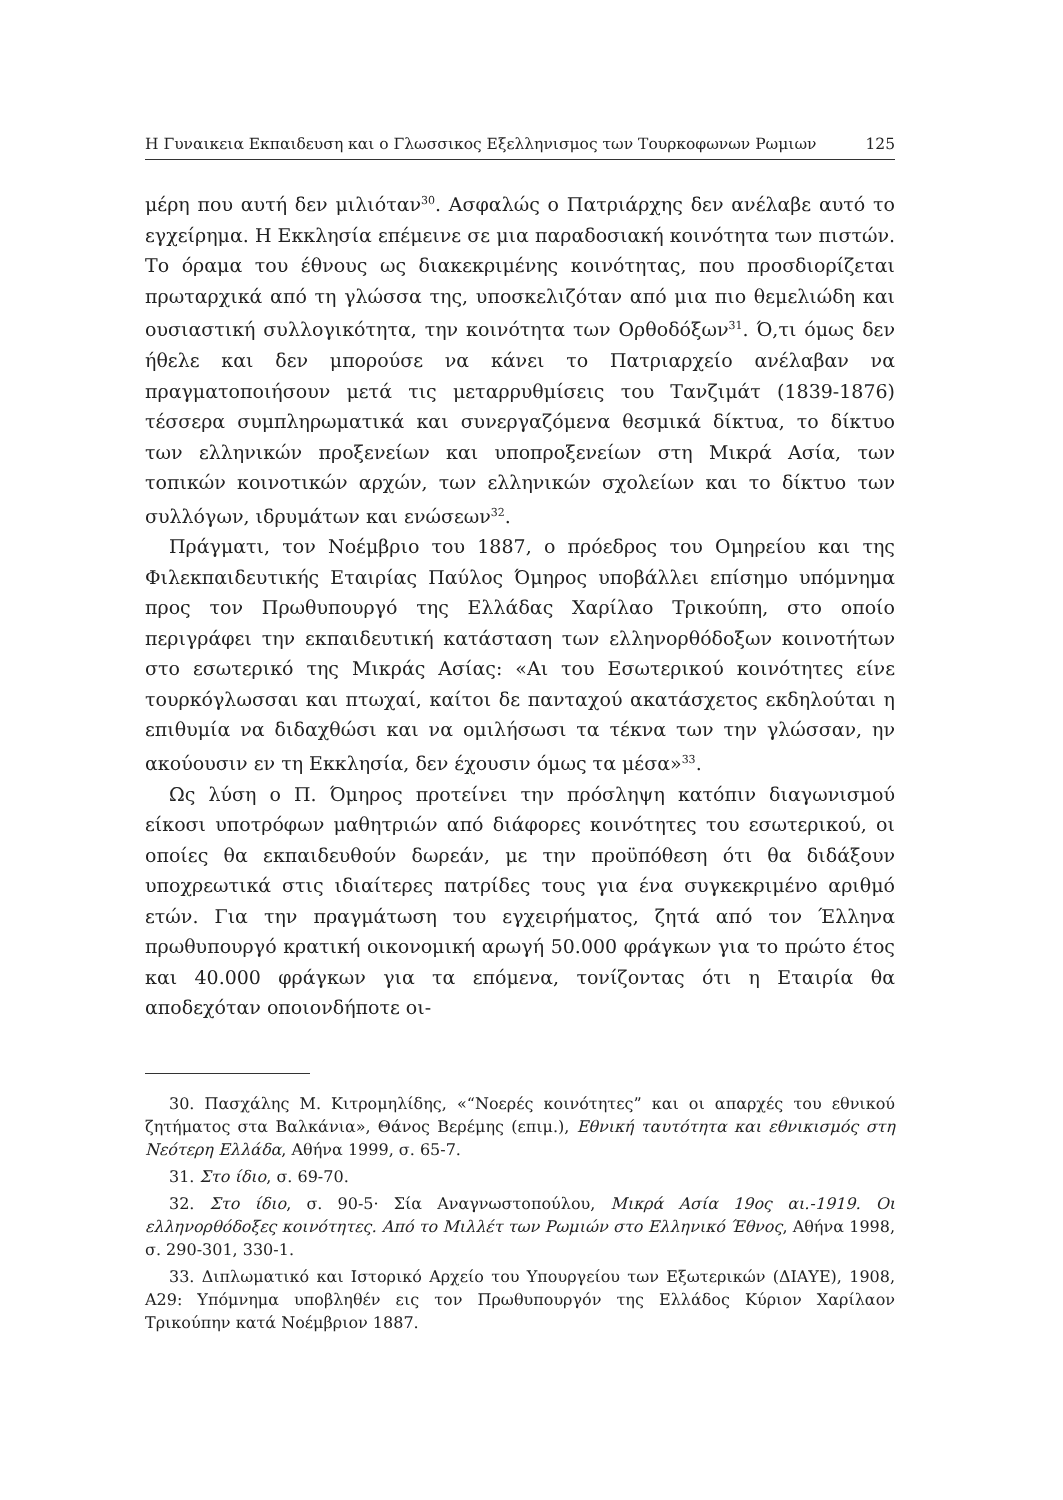Η Γυναικεια Εκπαιδευση και ο Γλωσσικος Εξελληνισμος των Τουρκοφωνων Ρωμιων 125
μέρη που αυτή δεν μιλιόταν<sup>30</sup>. Ασφαλώς ο Πατριάρχης δεν ανέλαβε αυτό το εγχείρημα. Η Εκκλησία επέμεινε σε μια παραδοσιακή κοινότητα των πιστών. Το όραμα του έθνους ως διακεκριμένης κοινότητας, που προσδιορίζεται πρωταρχικά από τη γλώσσα της, υποσκελιζόταν από μια πιο θεμελιώδη και ουσιαστική συλλογικότητα, την κοινότητα των Ορθοδόξων<sup>31</sup>. Ό,τι όμως δεν ήθελε και δεν μπορούσε να κάνει το Πατριαρχείο ανέλαβαν να πραγματοποιήσουν μετά τις μεταρρυθμίσεις του Τανζιμάτ (1839-1876) τέσσερα συμπληρωματικά και συνεργαζόμενα θεσμικά δίκτυα, το δίκτυο των ελληνικών προξενείων και υποπροξενείων στη Μικρά Ασία, των τοπικών κοινοτικών αρχών, των ελληνικών σχολείων και το δίκτυο των συλλόγων, ιδρυμάτων και ενώσεων<sup>32</sup>.
Πράγματι, τον Νοέμβριο του 1887, ο πρόεδρος του Ομηρείου και της Φιλεκπαιδευτικής Εταιρίας Παύλος Όμηρος υποβάλλει επίσημο υπόμνημα προς τον Πρωθυπουργό της Ελλάδας Χαρίλαο Τρικούπη, στο οποίο περιγράφει την εκπαιδευτική κατάσταση των ελληνορθόδοξων κοινοτήτων στο εσωτερικό της Μικράς Ασίας: «Αι του Εσωτερικού κοινότητες είνε τουρκόγλωσσαι και πτωχαί, καίτοι δε πανταχού ακατάσχετος εκδηλούται η επιθυμία να διδαχθώσι και να ομιλήσωσι τα τέκνα των την γλώσσαν, ην ακούουσιν εν τη Εκκλησία, δεν έχουσιν όμως τα μέσα»<sup>33</sup>.
Ως λύση ο Π. Όμηρος προτείνει την πρόσληψη κατόπιν διαγωνισμού είκοσι υποτρόφων μαθητριών από διάφορες κοινότητες του εσωτερικού, οι οποίες θα εκπαιδευθούν δωρεάν, με την προϋπόθεση ότι θα διδάξουν υποχρεωτικά στις ιδιαίτερες πατρίδες τους για ένα συγκεκριμένο αριθμό ετών. Για την πραγμάτωση του εγχειρήματος, ζητά από τον Έλληνα πρωθυπουργό κρατική οικονομική αρωγή 50.000 φράγκων για το πρώτο έτος και 40.000 φράγκων για τα επόμενα, τονίζοντας ότι η Εταιρία θα αποδεχόταν οποιονδήποτε οι-
30. Πασχάλης Μ. Κιτρομηλίδης, «“Νοερές κοινότητες” και οι απαρχές του εθνικού ζητήματος στα Βαλκάνια», Θάνος Βερέμης (επιμ.), Εθνική ταυτότητα και εθνικισμός στη Νεότερη Ελλάδα, Αθήνα 1999, σ. 65-7.
31. Στο ίδιο, σ. 69-70.
32. Στο ίδιο, σ. 90-5· Σία Αναγνωστοπούλου, Μικρά Ασία 19ος αι.-1919. Οι ελληνορθόδοξες κοινότητες. Από το Μιλλέτ των Ρωμιών στο Ελληνικό Έθνος, Αθήνα 1998, σ. 290-301, 330-1.
33. Διπλωματικό και Ιστορικό Αρχείο του Υπουργείου των Εξωτερικών (ΔΙΑΥΕ), 1908, Α29: Υπόμνημα υποβληθέν εις τον Πρωθυπουργόν της Ελλάδος Κύριον Χαρίλαον Τρικούπην κατά Νοέμβριον 1887.